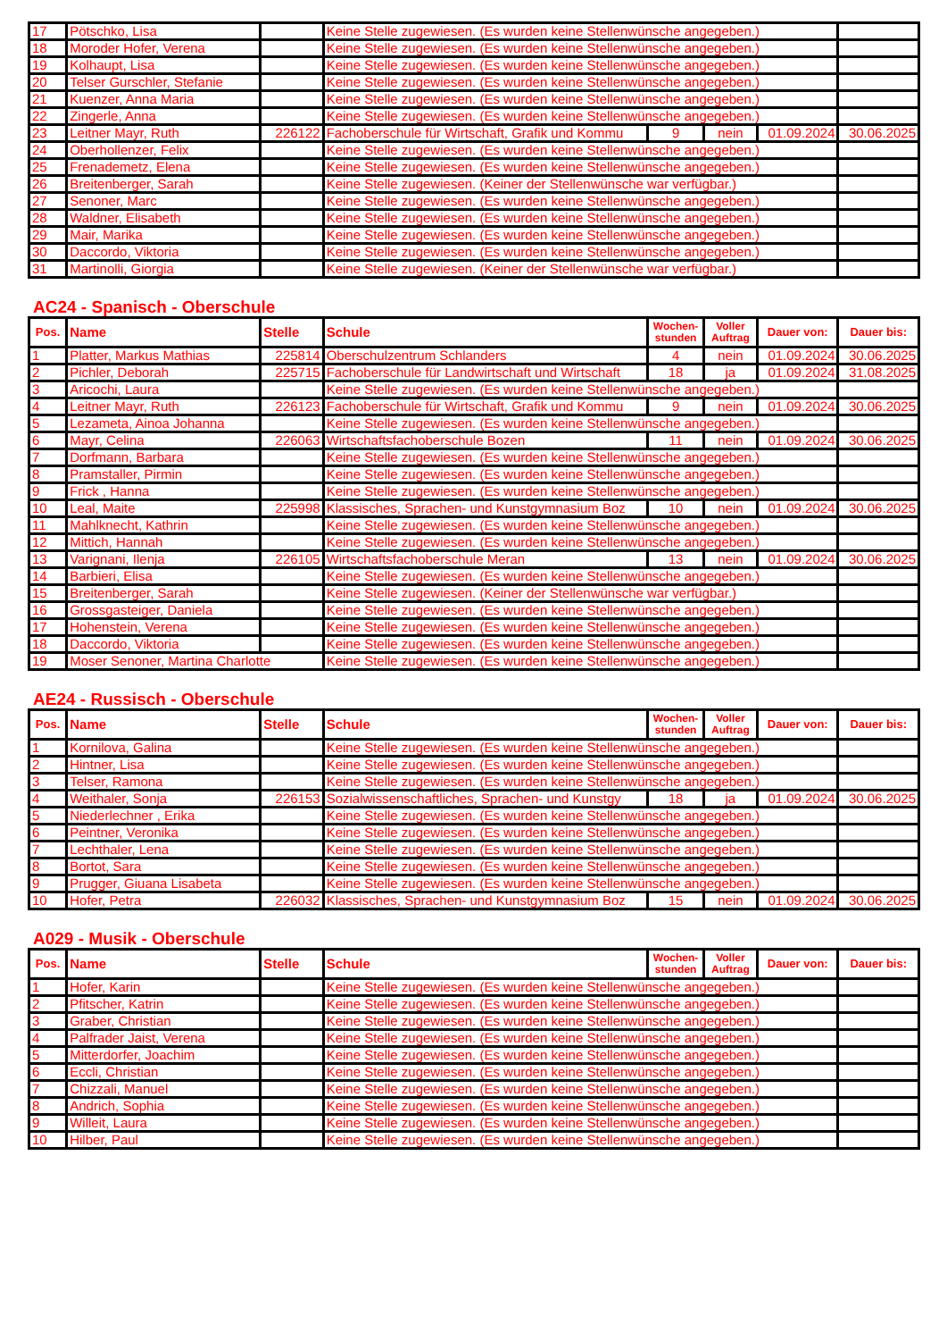| 17 | Pötschko, Lisa | | Keine Stelle zugewiesen. (Es wurden keine Stellenwünsche angegeben.) | | | | |
| 18 | Moroder Hofer, Verena | | Keine Stelle zugewiesen. (Es wurden keine Stellenwünsche angegeben.) | | | | |
| 19 | Kolhaupt, Lisa | | Keine Stelle zugewiesen. (Es wurden keine Stellenwünsche angegeben.) | | | | |
| 20 | Telser Gurschler, Stefanie | | Keine Stelle zugewiesen. (Es wurden keine Stellenwünsche angegeben.) | | | | |
| 21 | Kuenzer, Anna Maria | | Keine Stelle zugewiesen. (Es wurden keine Stellenwünsche angegeben.) | | | | |
| 22 | Zingerle, Anna | | Keine Stelle zugewiesen. (Es wurden keine Stellenwünsche angegeben.) | | | | |
| 23 | Leitner Mayr, Ruth | 226122 | Fachoberschule für Wirtschaft, Grafik und Kommu | 9 | nein | 01.09.2024 | 30.06.2025 |
| 24 | Oberhollenzer, Felix | | Keine Stelle zugewiesen. (Es wurden keine Stellenwünsche angegeben.) | | | | |
| 25 | Frenademetz, Elena | | Keine Stelle zugewiesen. (Es wurden keine Stellenwünsche angegeben.) | | | | |
| 26 | Breitenberger, Sarah | | Keine Stelle zugewiesen. (Keiner der Stellenwünsche war verfügbar.) | | | | |
| 27 | Senoner, Marc | | Keine Stelle zugewiesen. (Es wurden keine Stellenwünsche angegeben.) | | | | |
| 28 | Waldner, Elisabeth | | Keine Stelle zugewiesen. (Es wurden keine Stellenwünsche angegeben.) | | | | |
| 29 | Mair, Marika | | Keine Stelle zugewiesen. (Es wurden keine Stellenwünsche angegeben.) | | | | |
| 30 | Daccordo, Viktoria | | Keine Stelle zugewiesen. (Es wurden keine Stellenwünsche angegeben.) | | | | |
| 31 | Martinolli, Giorgia | | Keine Stelle zugewiesen. (Keiner der Stellenwünsche war verfügbar.) | | | | |
AC24 - Spanisch - Oberschule
| Pos. | Name | Stelle | Schule | Wochen- stunden | Voller Auftrag | Dauer von: | Dauer bis: |
| --- | --- | --- | --- | --- | --- | --- | --- |
| 1 | Platter, Markus Mathias | 225814 | Oberschulzentrum Schlanders | 4 | nein | 01.09.2024 | 30.06.2025 |
| 2 | Pichler, Deborah | 225715 | Fachoberschule für Landwirtschaft und Wirtschaft | 18 | ja | 01.09.2024 | 31.08.2025 |
| 3 | Aricochi, Laura | | Keine Stelle zugewiesen. (Es wurden keine Stellenwünsche angegeben.) | | | | |
| 4 | Leitner Mayr, Ruth | 226123 | Fachoberschule für Wirtschaft, Grafik und Kommu | 9 | nein | 01.09.2024 | 30.06.2025 |
| 5 | Lezameta, Ainoa Johanna | | Keine Stelle zugewiesen. (Es wurden keine Stellenwünsche angegeben.) | | | | |
| 6 | Mayr, Celina | 226063 | Wirtschaftsfachoberschule Bozen | 11 | nein | 01.09.2024 | 30.06.2025 |
| 7 | Dorfmann, Barbara | | Keine Stelle zugewiesen. (Es wurden keine Stellenwünsche angegeben.) | | | | |
| 8 | Pramstaller, Pirmin | | Keine Stelle zugewiesen. (Es wurden keine Stellenwünsche angegeben.) | | | | |
| 9 | Frick , Hanna | | Keine Stelle zugewiesen. (Es wurden keine Stellenwünsche angegeben.) | | | | |
| 10 | Leal, Maite | 225998 | Klassisches, Sprachen- und Kunstgymnasium Boz | 10 | nein | 01.09.2024 | 30.06.2025 |
| 11 | Mahlknecht, Kathrin | | Keine Stelle zugewiesen. (Es wurden keine Stellenwünsche angegeben.) | | | | |
| 12 | Mittich, Hannah | | Keine Stelle zugewiesen. (Es wurden keine Stellenwünsche angegeben.) | | | | |
| 13 | Varignani, Ilenja | 226105 | Wirtschaftsfachoberschule Meran | 13 | nein | 01.09.2024 | 30.06.2025 |
| 14 | Barbieri, Elisa | | Keine Stelle zugewiesen. (Es wurden keine Stellenwünsche angegeben.) | | | | |
| 15 | Breitenberger, Sarah | | Keine Stelle zugewiesen. (Keiner der Stellenwünsche war verfügbar.) | | | | |
| 16 | Grossgasteiger, Daniela | | Keine Stelle zugewiesen. (Es wurden keine Stellenwünsche angegeben.) | | | | |
| 17 | Hohenstein, Verena | | Keine Stelle zugewiesen. (Es wurden keine Stellenwünsche angegeben.) | | | | |
| 18 | Daccordo, Viktoria | | Keine Stelle zugewiesen. (Es wurden keine Stellenwünsche angegeben.) | | | | |
| 19 | Moser Senoner, Martina Charlotte | | Keine Stelle zugewiesen. (Es wurden keine Stellenwünsche angegeben.) | | | | |
AE24 - Russisch - Oberschule
| Pos. | Name | Stelle | Schule | Wochen- stunden | Voller Auftrag | Dauer von: | Dauer bis: |
| --- | --- | --- | --- | --- | --- | --- | --- |
| 1 | Kornilova, Galina | | Keine Stelle zugewiesen. (Es wurden keine Stellenwünsche angegeben.) | | | | |
| 2 | Hintner, Lisa | | Keine Stelle zugewiesen. (Es wurden keine Stellenwünsche angegeben.) | | | | |
| 3 | Telser, Ramona | | Keine Stelle zugewiesen. (Es wurden keine Stellenwünsche angegeben.) | | | | |
| 4 | Weithaler, Sonja | 226153 | Sozialwissenschaftliches, Sprachen- und Kunstgy | 18 | ja | 01.09.2024 | 30.06.2025 |
| 5 | Niederlechner , Erika | | Keine Stelle zugewiesen. (Es wurden keine Stellenwünsche angegeben.) | | | | |
| 6 | Peintner, Veronika | | Keine Stelle zugewiesen. (Es wurden keine Stellenwünsche angegeben.) | | | | |
| 7 | Lechthaler, Lena | | Keine Stelle zugewiesen. (Es wurden keine Stellenwünsche angegeben.) | | | | |
| 8 | Bortot, Sara | | Keine Stelle zugewiesen. (Es wurden keine Stellenwünsche angegeben.) | | | | |
| 9 | Prugger, Giuana Lisabeta | | Keine Stelle zugewiesen. (Es wurden keine Stellenwünsche angegeben.) | | | | |
| 10 | Hofer, Petra | 226032 | Klassisches, Sprachen- und Kunstgymnasium Boz | 15 | nein | 01.09.2024 | 30.06.2025 |
A029 - Musik - Oberschule
| Pos. | Name | Stelle | Schule | Wochen- stunden | Voller Auftrag | Dauer von: | Dauer bis: |
| --- | --- | --- | --- | --- | --- | --- | --- |
| 1 | Hofer, Karin | | Keine Stelle zugewiesen. (Es wurden keine Stellenwünsche angegeben.) | | | | |
| 2 | Pfitscher, Katrin | | Keine Stelle zugewiesen. (Es wurden keine Stellenwünsche angegeben.) | | | | |
| 3 | Graber, Christian | | Keine Stelle zugewiesen. (Es wurden keine Stellenwünsche angegeben.) | | | | |
| 4 | Palfrader Jaist, Verena | | Keine Stelle zugewiesen. (Es wurden keine Stellenwünsche angegeben.) | | | | |
| 5 | Mitterdorfer, Joachim | | Keine Stelle zugewiesen. (Es wurden keine Stellenwünsche angegeben.) | | | | |
| 6 | Eccli, Christian | | Keine Stelle zugewiesen. (Es wurden keine Stellenwünsche angegeben.) | | | | |
| 7 | Chizzali, Manuel | | Keine Stelle zugewiesen. (Es wurden keine Stellenwünsche angegeben.) | | | | |
| 8 | Andrich, Sophia | | Keine Stelle zugewiesen. (Es wurden keine Stellenwünsche angegeben.) | | | | |
| 9 | Willeit, Laura | | Keine Stelle zugewiesen. (Es wurden keine Stellenwünsche angegeben.) | | | | |
| 10 | Hilber, Paul | | Keine Stelle zugewiesen. (Es wurden keine Stellenwünsche angegeben.) | | | | |